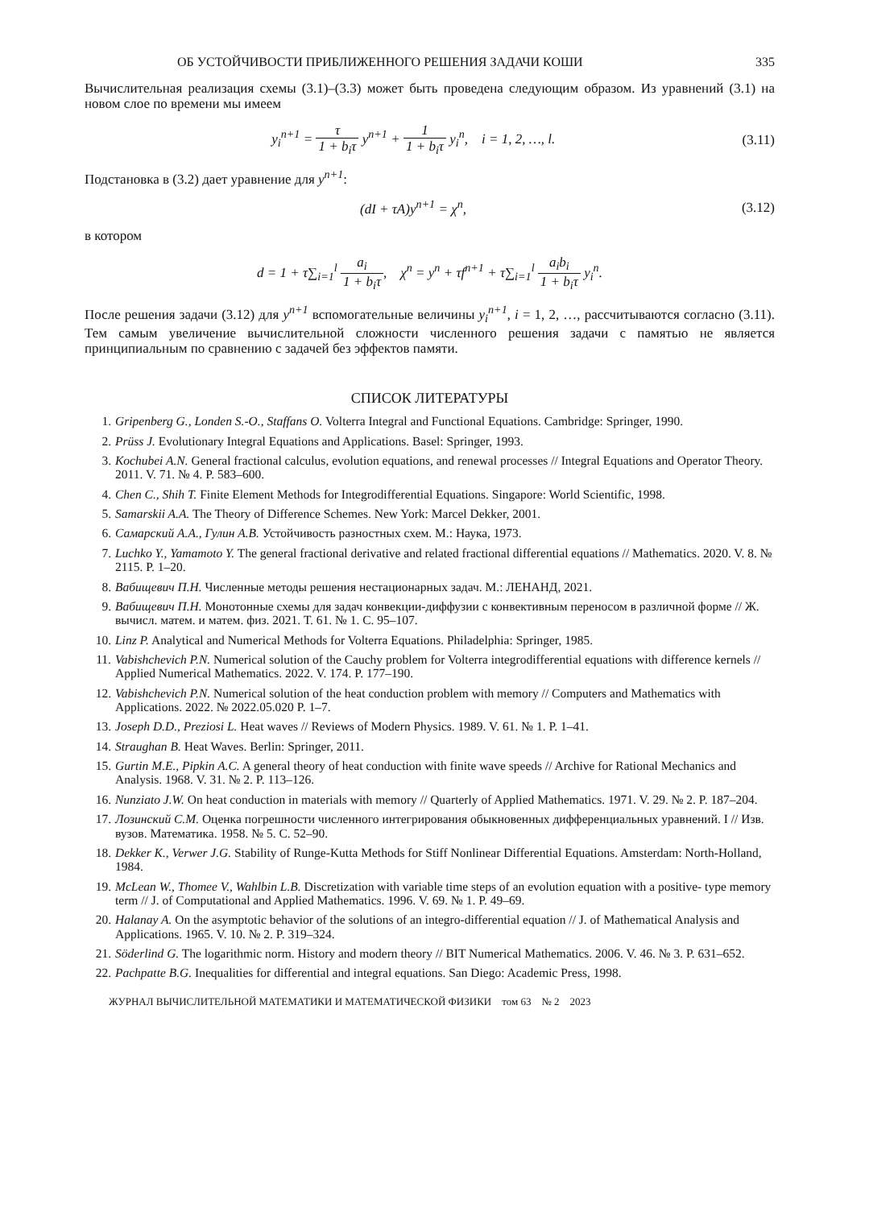ОБ УСТОЙЧИВОСТИ ПРИБЛИЖЕННОГО РЕШЕНИЯ ЗАДАЧИ КОШИ 335
Вычислительная реализация схемы (3.1)–(3.3) может быть проведена следующим образом. Из уравнений (3.1) на новом слое по времени мы имеем
y<sub>i</sub><sup>n+1</sup> = τ 1 + b<sub>i</sub>τ y<sup>n+1</sup> + 1 1 + b<sub>i</sub>τ y<sub>i</sub><sup>n</sup>, i = 1, 2, …, l.
(3.11)
Подстановка в (3.2) дает уравнение для y<sup>n+1</sup>:
(dI + τA)y<sup>n+1</sup> = χ<sup>n</sup>, (3.12)
в котором
d = 1 + τ∑<sub>i=1</sub><sup>l</sup> a<sub>i</sub> 1 + b<sub>i</sub>τ, χ<sup>n</sup> = y<sup>n</sup> + τf<sup>n+1</sup> + τ∑<sub>i=1</sub><sup>l</sup> a<sub>i</sub>b<sub>i</sub> 1 + b<sub>i</sub>τ y<sub>i</sub><sup>n</sup>.
После решения задачи (3.12) для y<sup>n+1</sup> вспомогательные величины y<sub>i</sub><sup>n+1</sup>, i = 1, 2, …, рассчитываются согласно (3.11). Тем самым увеличение вычислительной сложности численного решения задачи с памятью не является принципиальным по сравнению с задачей без эффектов памяти.
СПИСОК ЛИТЕРАТУРЫ
1. Gripenberg G., Londen S.-O., Staffans O. Volterra Integral and Functional Equations. Cambridge: Springer, 1990.
2. Prüss J. Evolutionary Integral Equations and Applications. Basel: Springer, 1993.
3. Kochubei A.N. General fractional calculus, evolution equations, and renewal processes // Integral Equations and Operator Theory. 2011. V. 71. № 4. P. 583–600.
4. Chen C., Shih T. Finite Element Methods for Integrodifferential Equations. Singapore: World Scientific, 1998.
5. Samarskii A.A. The Theory of Difference Schemes. New York: Marcel Dekker, 2001.
6. Самарский А.А., Гулин А.В. Устойчивость разностных схем. М.: Наука, 1973.
7. Luchko Y., Yamamoto Y. The general fractional derivative and related fractional differential equations // Mathematics. 2020. V. 8. № 2115. P. 1–20.
8. Вабищевич П.Н. Численные методы решения нестационарных задач. М.: ЛЕНАНД, 2021.
9. Вабищевич П.Н. Монотонные схемы для задач конвекции-диффузии с конвективным переносом в различной форме // Ж. вычисл. матем. и матем. физ. 2021. Т. 61. № 1. С. 95–107.
10. Linz P. Analytical and Numerical Methods for Volterra Equations. Philadelphia: Springer, 1985.
11. Vabishchevich P.N. Numerical solution of the Cauchy problem for Volterra integrodifferential equations with difference kernels // Applied Numerical Mathematics. 2022. V. 174. P. 177–190.
12. Vabishchevich P.N. Numerical solution of the heat conduction problem with memory // Computers and Mathematics with Applications. 2022. № 2022.05.020 P. 1–7.
13. Joseph D.D., Preziosi L. Heat waves // Reviews of Modern Physics. 1989. V. 61. № 1. P. 1–41.
14. Straughan B. Heat Waves. Berlin: Springer, 2011.
15. Gurtin M.E., Pipkin A.C. A general theory of heat conduction with finite wave speeds // Archive for Rational Mechanics and Analysis. 1968. V. 31. № 2. P. 113–126.
16. Nunziato J.W. On heat conduction in materials with memory // Quarterly of Applied Mathematics. 1971. V. 29. № 2. P. 187–204.
17. Лозинский С.М. Оценка погрешности численного интегрирования обыкновенных дифференциальных уравнений. I // Изв. вузов. Математика. 1958. № 5. С. 52–90.
18. Dekker K., Verwer J.G. Stability of Runge-Kutta Methods for Stiff Nonlinear Differential Equations. Amsterdam: North-Holland, 1984.
19. McLean W., Thomee V., Wahlbin L.B. Discretization with variable time steps of an evolution equation with a positive- type memory term // J. of Computational and Applied Mathematics. 1996. V. 69. № 1. P. 49–69.
20. Halanay A. On the asymptotic behavior of the solutions of an integro-differential equation // J. of Mathematical Analysis and Applications. 1965. V. 10. № 2. P. 319–324.
21. Söderlind G. The logarithmic norm. History and modern theory // BIT Numerical Mathematics. 2006. V. 46. № 3. P. 631–652.
22. Pachpatte B.G. Inequalities for differential and integral equations. San Diego: Academic Press, 1998.
ЖУРНАЛ ВЫЧИСЛИТЕЛЬНОЙ МАТЕМАТИКИ И МАТЕМАТИЧЕСКОЙ ФИЗИКИ том 63 № 2 2023